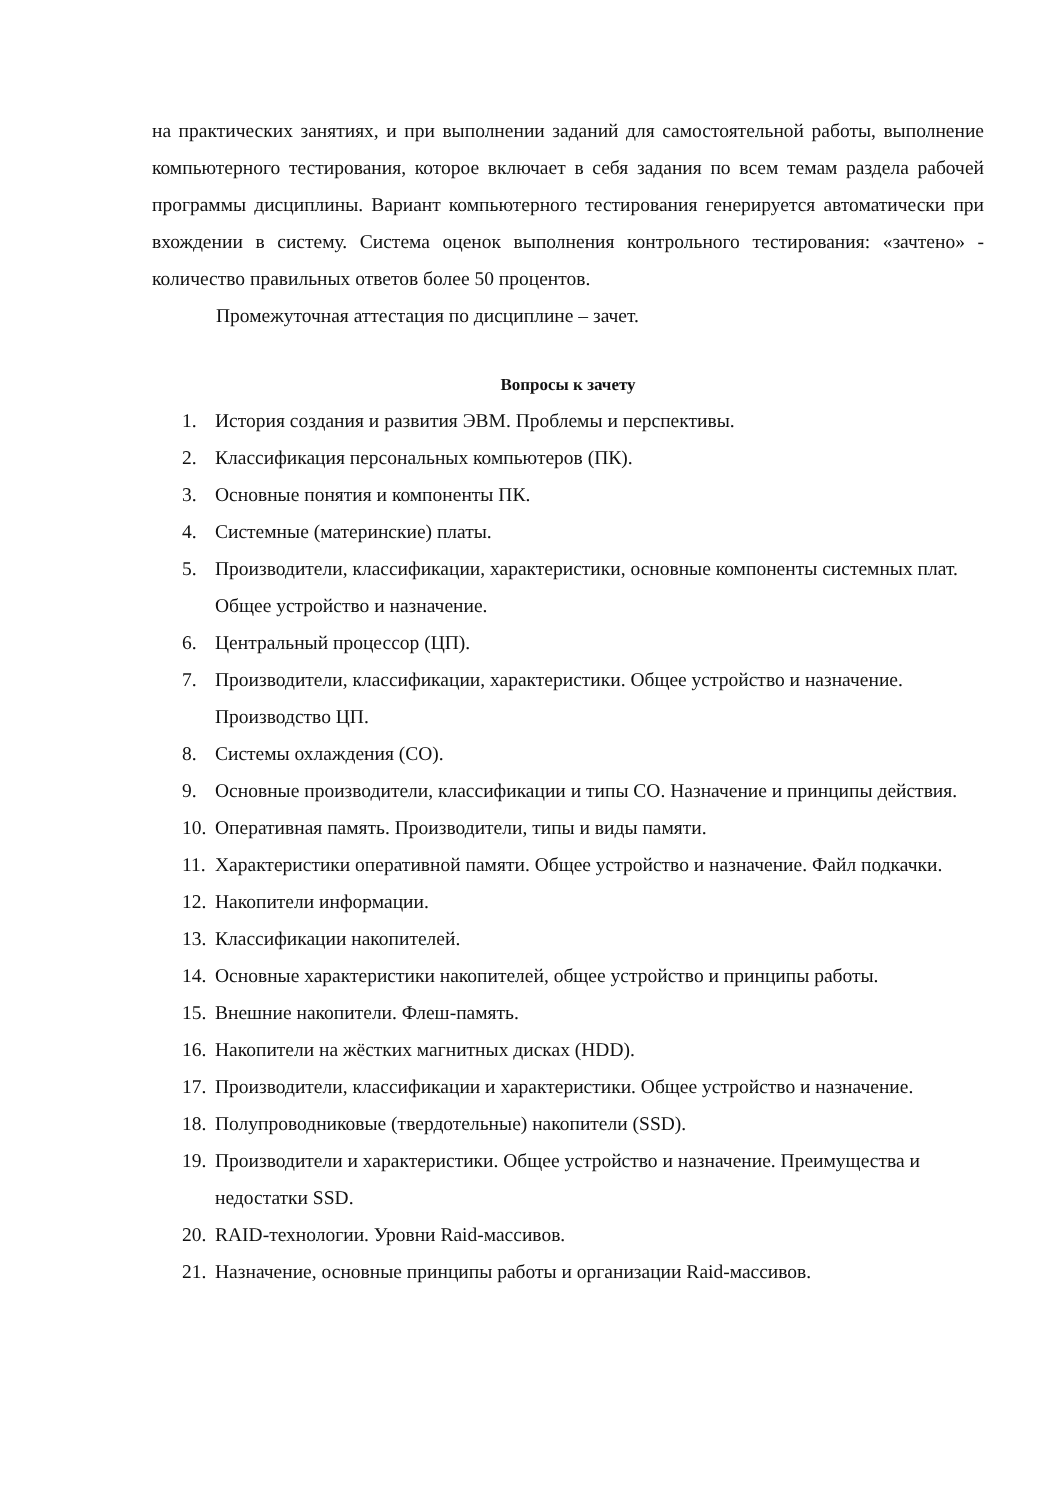на практических занятиях, и при выполнении заданий для самостоятельной работы, выполнение компьютерного тестирования, которое включает в себя задания по всем темам раздела рабочей программы дисциплины. Вариант компьютерного тестирования генерируется автоматически при вхождении в систему. Система оценок выполнения контрольного тестирования: «зачтено» - количество правильных ответов более 50 процентов.
Промежуточная аттестация по дисциплине – зачет.
Вопросы к зачету
1. История создания и развития ЭВМ. Проблемы и перспективы.
2. Классификация персональных компьютеров (ПК).
3. Основные понятия и компоненты ПК.
4. Системные (материнские) платы.
5. Производители, классификации, характеристики, основные компоненты системных плат. Общее устройство и назначение.
6. Центральный процессор (ЦП).
7. Производители, классификации, характеристики. Общее устройство и назначение. Производство ЦП.
8. Системы охлаждения (СО).
9. Основные производители, классификации и типы СО. Назначение и принципы действия.
10. Оперативная память. Производители, типы и виды памяти.
11. Характеристики оперативной памяти. Общее устройство и назначение. Файл подкачки.
12. Накопители информации.
13. Классификации накопителей.
14. Основные характеристики накопителей, общее устройство и принципы работы.
15. Внешние накопители. Флеш-память.
16. Накопители на жёстких магнитных дисках (HDD).
17. Производители, классификации и характеристики. Общее устройство и назначение.
18. Полупроводниковые (твердотельные) накопители (SSD).
19. Производители и характеристики. Общее устройство и назначение. Преимущества и недостатки SSD.
20. RAID-технологии. Уровни Raid-массивов.
21. Назначение, основные принципы работы и организации Raid-массивов.